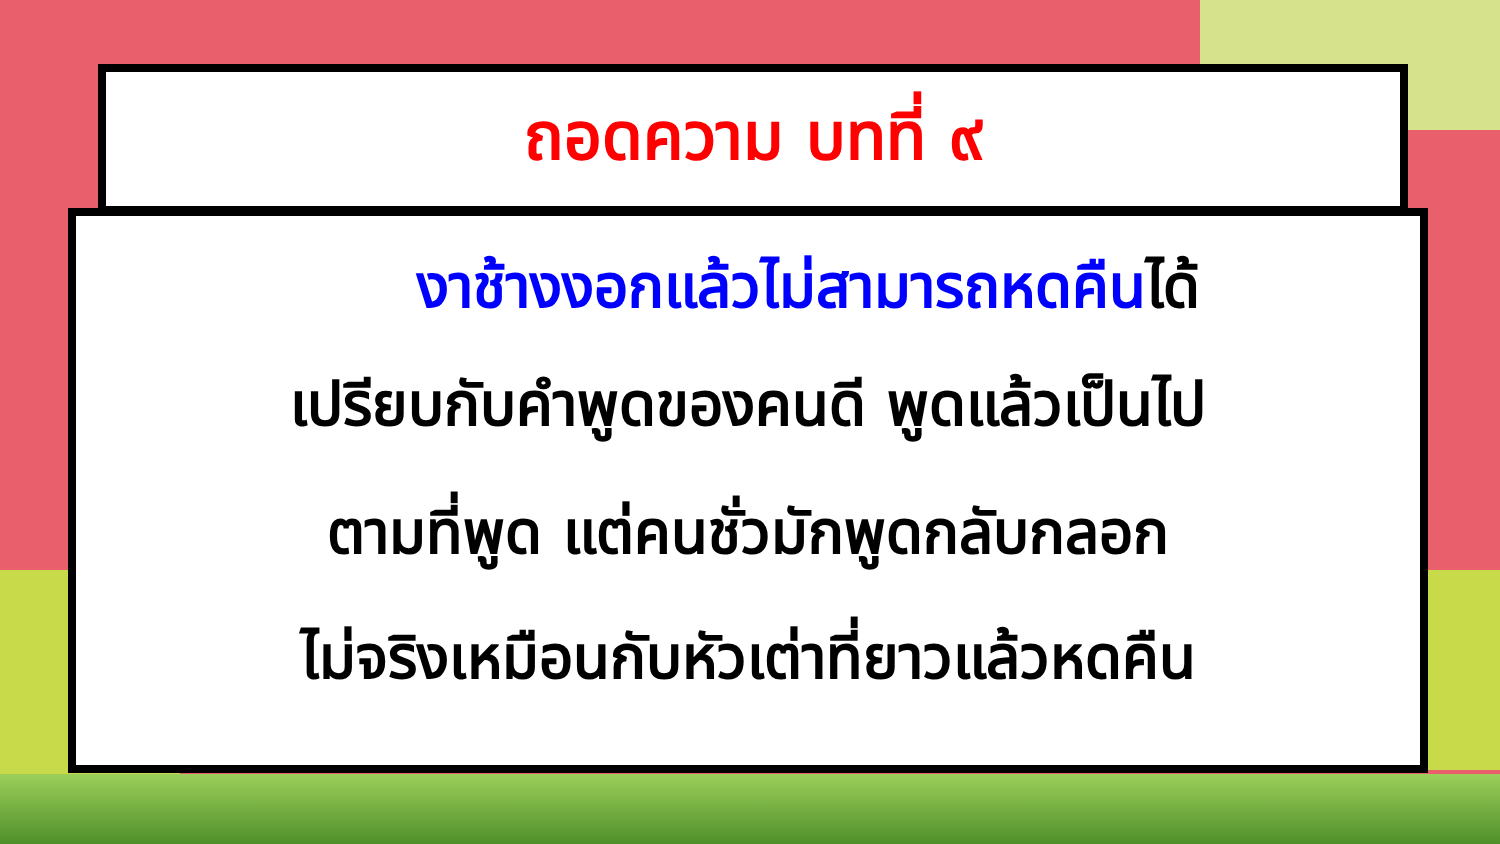ถอดความ บทที่ ๙
งาช้างงอกแล้วไม่สามารถหดคืนได้
เปรียบกับคำพูดของคนดี พูดแล้วเป็นไป
ตามที่พูด แต่คนชั่วมักพูดกลับกลอก
ไม่จริงเหมือนกับหัวเต่าที่ยาวแล้วหดคืน